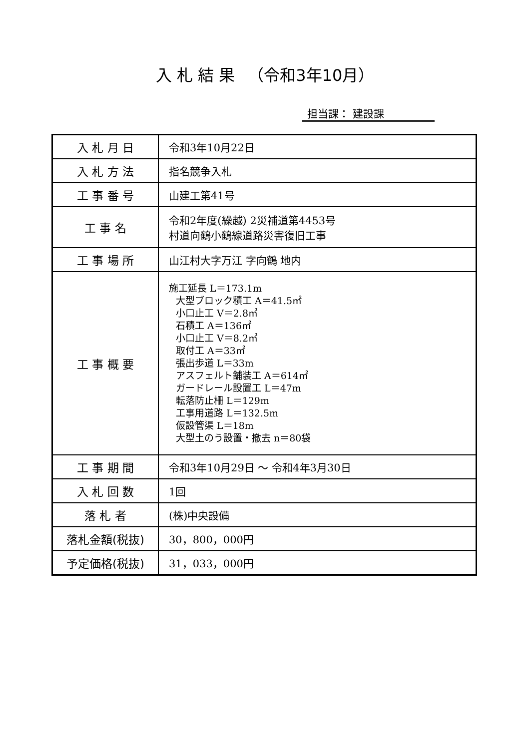入 札 結 果 　（令和3年10月）
担当課： 建設課
| 入 札 月 日 | 令和3年10月22日 |
| 入 札 方 法 | 指名競争入札 |
| 工 事 番 号 | 山建工第41号 |
| 工 事 名 | 令和2年度(繰越) 2災補道第4453号 村道向鶴小鶴線道路災害復旧工事 |
| 工 事 場 所 | 山江村大字万江 字向鶴 地内 |
| 工 事 概 要 | 施工延長 L＝173.1m 大型ブロック積工 A＝41.5㎡ 小口止工 V＝2.8㎥ 石積工 A＝136㎡ 小口止工 V＝8.2㎥ 取付工 A＝33㎡ 張出歩道 L＝33m アスフェルト舗装工 A＝614㎡ ガードレール設置工 L＝47m 転落防止柵 L＝129m 工事用道路 L＝132.5m 仮設管渠 L＝18m 大型土のう設置・撤去 n＝80袋 |
| 工 事 期 間 | 令和3年10月29日 ～ 令和4年3月30日 |
| 入 札 回 数 | 1回 |
| 落 札 者 | (株)中央設備 |
| 落札金額(税抜) | 30，800，000円 |
| 予定価格(税抜) | 31，033，000円 |